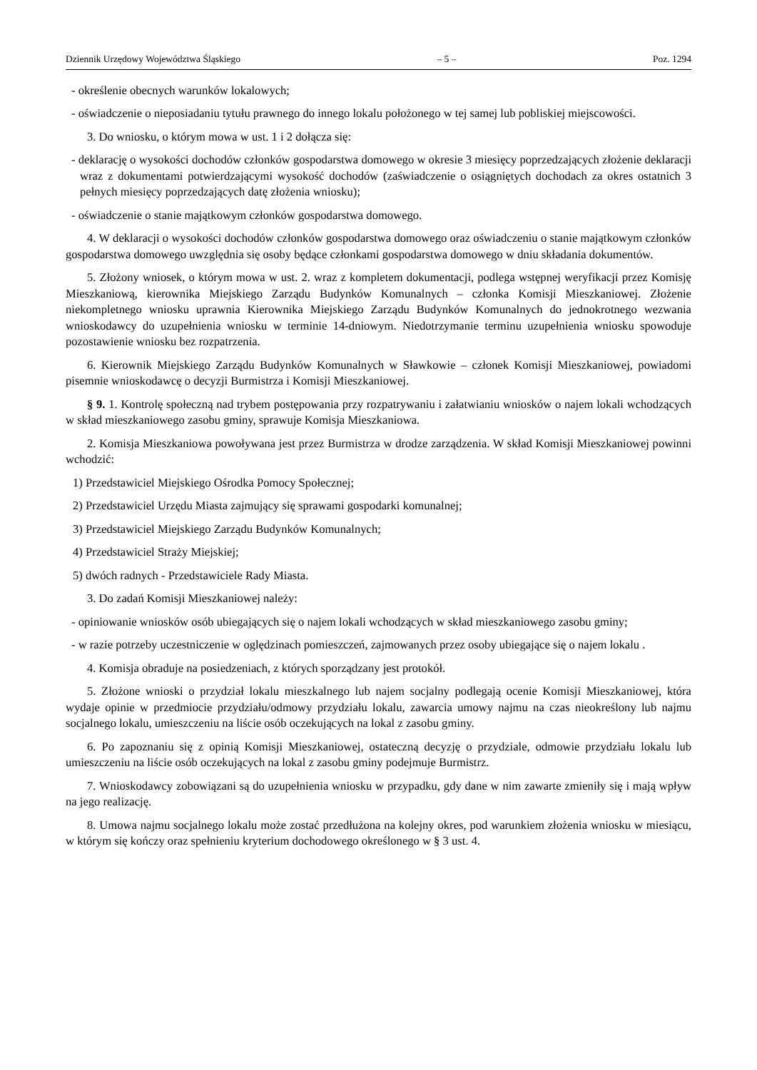Dziennik Urzędowy Województwa Śląskiego – 5 – Poz. 1294
- określenie obecnych warunków lokalowych;
- oświadczenie o nieposiadaniu tytułu prawnego do innego lokalu położonego w tej samej lub pobliskiej miejscowości.
3. Do wniosku, o którym mowa w ust. 1 i 2 dołącza się:
- deklarację o wysokości dochodów członków gospodarstwa domowego w okresie 3 miesięcy poprzedzających złożenie deklaracji wraz z dokumentami potwierdzającymi wysokość dochodów (zaświadczenie o osiągniętych dochodach za okres ostatnich 3 pełnych miesięcy poprzedzających datę złożenia wniosku);
- oświadczenie o stanie majątkowym członków gospodarstwa domowego.
4. W deklaracji o wysokości dochodów członków gospodarstwa domowego oraz oświadczeniu o stanie majątkowym członków gospodarstwa domowego uwzględnia się osoby będące członkami gospodarstwa domowego w dniu składania dokumentów.
5. Złożony wniosek, o którym mowa w ust. 2. wraz z kompletem dokumentacji, podlega wstępnej weryfikacji przez Komisję Mieszkaniową, kierownika Miejskiego Zarządu Budynków Komunalnych – członka Komisji Mieszkaniowej. Złożenie niekompletnego wniosku uprawnia Kierownika Miejskiego Zarządu Budynków Komunalnych do jednokrotnego wezwania wnioskodawcy do uzupełnienia wniosku w terminie 14-dniowym. Niedotrzymanie terminu uzupełnienia wniosku spowoduje pozostawienie wniosku bez rozpatrzenia.
6. Kierownik Miejskiego Zarządu Budynków Komunalnych w Sławkowie – członek Komisji Mieszkaniowej, powiadomi pisemnie wnioskodawcę o decyzji Burmistrza i Komisji Mieszkaniowej.
§ 9. 1. Kontrolę społeczną nad trybem postępowania przy rozpatrywaniu i załatwianiu wniosków o najem lokali wchodzących w skład mieszkaniowego zasobu gminy, sprawuje Komisja Mieszkaniowa.
2. Komisja Mieszkaniowa powoływana jest przez Burmistrza w drodze zarządzenia. W skład Komisji Mieszkaniowej powinni wchodzić:
1) Przedstawiciel Miejskiego Ośrodka Pomocy Społecznej;
2) Przedstawiciel Urzędu Miasta zajmujący się sprawami gospodarki komunalnej;
3) Przedstawiciel Miejskiego Zarządu Budynków Komunalnych;
4) Przedstawiciel Straży Miejskiej;
5) dwóch radnych - Przedstawiciele Rady Miasta.
3. Do zadań Komisji Mieszkaniowej należy:
- opiniowanie wniosków osób ubiegających się o najem lokali wchodzących w skład mieszkaniowego zasobu gminy;
- w razie potrzeby uczestniczenie w oględzinach pomieszczeń, zajmowanych przez osoby ubiegające się o najem lokalu .
4. Komisja obraduje na posiedzeniach, z których sporządzany jest protokół.
5. Złożone wnioski o przydział lokalu mieszkalnego lub najem socjalny podlegają ocenie Komisji Mieszkaniowej, która wydaje opinie w przedmiocie przydziału/odmowy przydziału lokalu, zawarcia umowy najmu na czas nieokreślony lub najmu socjalnego lokalu, umieszczeniu na liście osób oczekujących na lokal z zasobu gminy.
6. Po zapoznaniu się z opinią Komisji Mieszkaniowej, ostateczną decyzję o przydziale, odmowie przydziału lokalu lub umieszczeniu na liście osób oczekujących na lokal z zasobu gminy podejmuje Burmistrz.
7. Wnioskodawcy zobowiązani są do uzupełnienia wniosku w przypadku, gdy dane w nim zawarte zmieniły się i mają wpływ na jego realizację.
8. Umowa najmu socjalnego lokalu może zostać przedłużona na kolejny okres, pod warunkiem złożenia wniosku w miesiącu, w którym się kończy oraz spełnieniu kryterium dochodowego określonego w § 3 ust. 4.